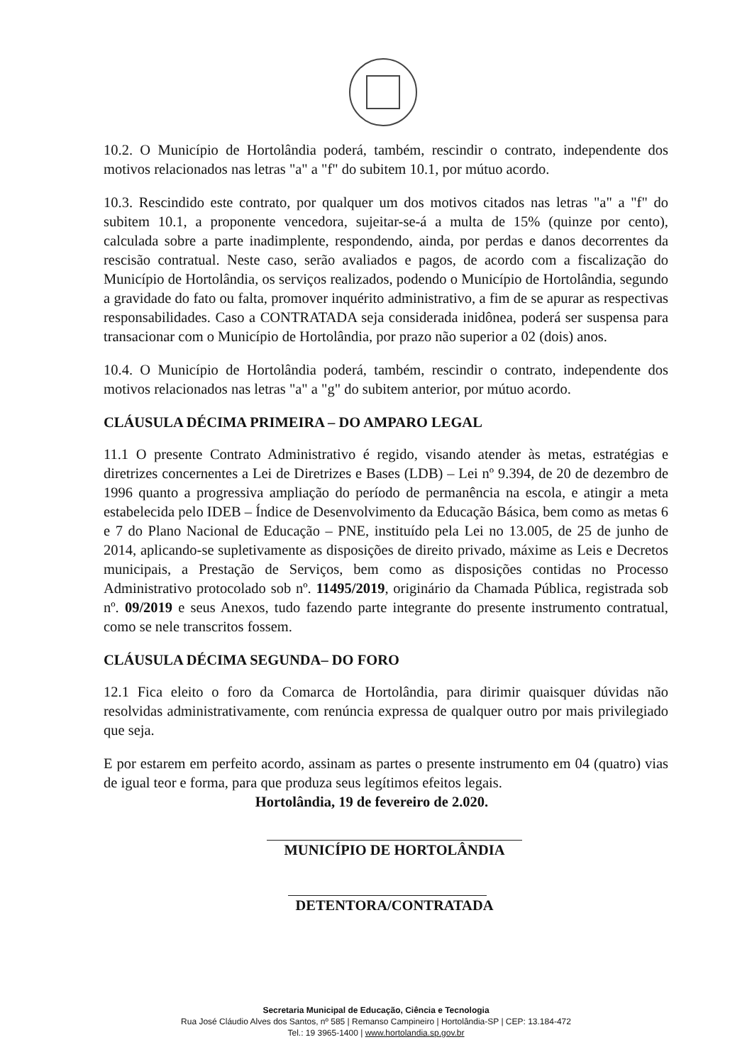10.2. O Município de Hortolândia poderá, também, rescindir o contrato, independente dos motivos relacionados nas letras "a" a "f" do subitem 10.1, por mútuo acordo.
10.3. Rescindido este contrato, por qualquer um dos motivos citados nas letras "a" a "f" do subitem 10.1, a proponente vencedora, sujeitar-se-á a multa de 15% (quinze por cento), calculada sobre a parte inadimplente, respondendo, ainda, por perdas e danos decorrentes da rescisão contratual. Neste caso, serão avaliados e pagos, de acordo com a fiscalização do Município de Hortolândia, os serviços realizados, podendo o Município de Hortolândia, segundo a gravidade do fato ou falta, promover inquérito administrativo, a fim de se apurar as respectivas responsabilidades. Caso a CONTRATADA seja considerada inidônea, poderá ser suspensa para transacionar com o Município de Hortolândia, por prazo não superior a 02 (dois) anos.
10.4. O Município de Hortolândia poderá, também, rescindir o contrato, independente dos motivos relacionados nas letras "a" a "g" do subitem anterior, por mútuo acordo.
CLÁUSULA DÉCIMA PRIMEIRA – DO AMPARO LEGAL
11.1 O presente Contrato Administrativo é regido, visando atender às metas, estratégias e diretrizes concernentes a Lei de Diretrizes e Bases (LDB) – Lei nº 9.394, de 20 de dezembro de 1996 quanto a progressiva ampliação do período de permanência na escola, e atingir a meta estabelecida pelo IDEB – Índice de Desenvolvimento da Educação Básica, bem como as metas 6 e 7 do Plano Nacional de Educação – PNE, instituído pela Lei no 13.005, de 25 de junho de 2014, aplicando-se supletivamente as disposições de direito privado, máxime as Leis e Decretos municipais, a Prestação de Serviços, bem como as disposições contidas no Processo Administrativo protocolado sob nº. 11495/2019, originário da Chamada Pública, registrada sob nº. 09/2019 e seus Anexos, tudo fazendo parte integrante do presente instrumento contratual, como se nele transcritos fossem.
CLÁUSULA DÉCIMA SEGUNDA– DO FORO
12.1 Fica eleito o foro da Comarca de Hortolândia, para dirimir quaisquer dúvidas não resolvidas administrativamente, com renúncia expressa de qualquer outro por mais privilegiado que seja.
E por estarem em perfeito acordo, assinam as partes o presente instrumento em 04 (quatro) vias de igual teor e forma, para que produza seus legítimos efeitos legais.
Hortolândia, 19 de fevereiro de 2.020.
MUNICÍPIO DE HORTOLÂNDIA
DETENTORA/CONTRATADA
Secretaria Municipal de Educação, Ciência e Tecnologia
Rua José Cláudio Alves dos Santos, nº 585 | Remanso Campineiro | Hortolândia-SP | CEP: 13.184-472
Tel.: 19 3965-1400 | www.hortolandia.sp.gov.br